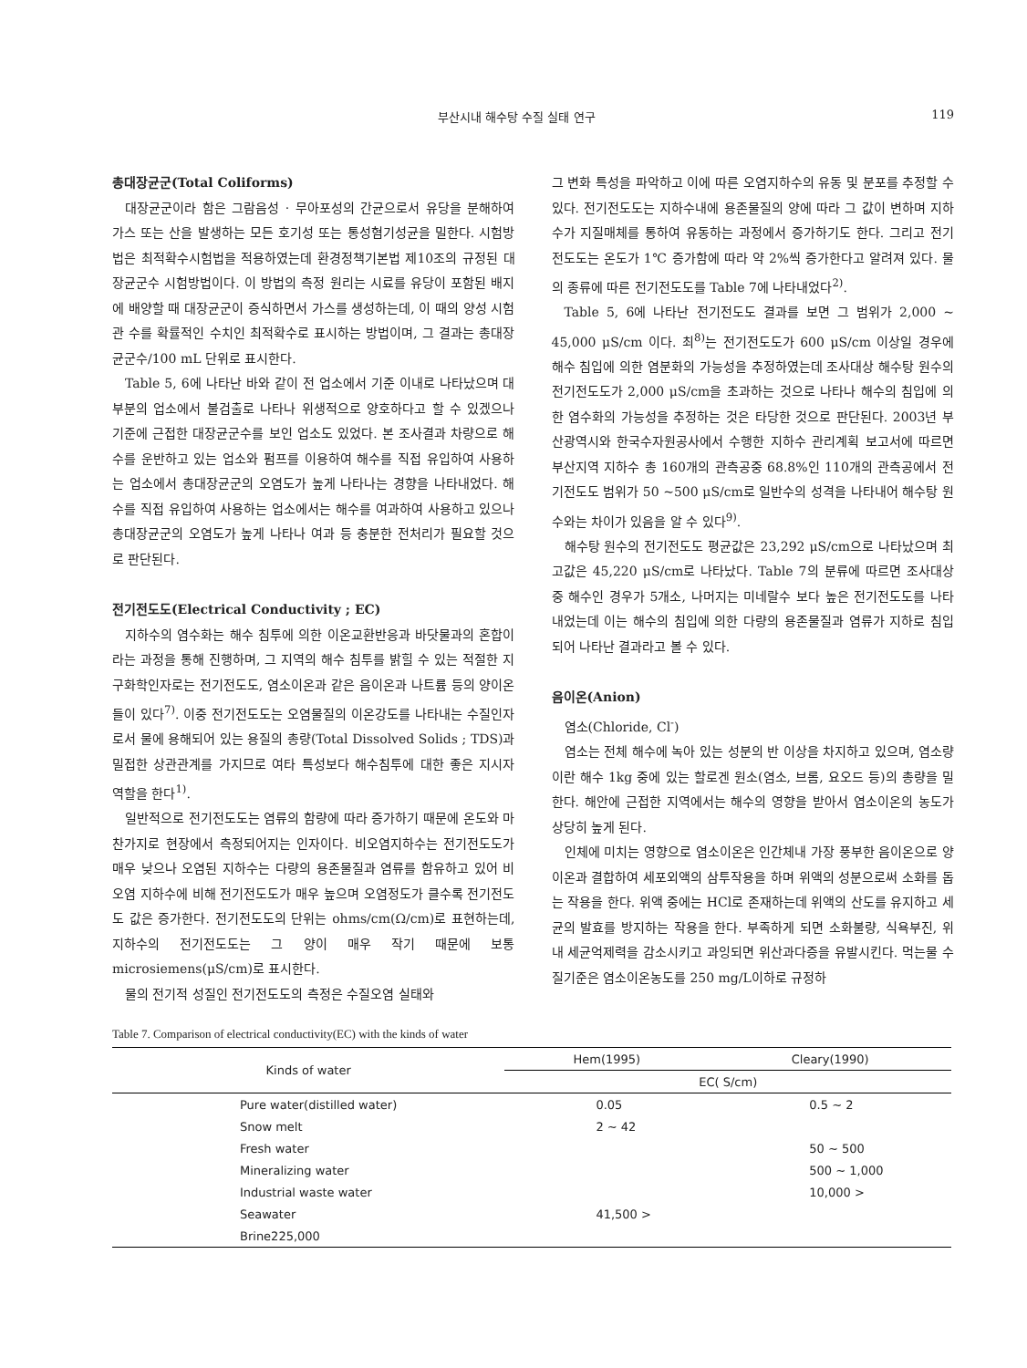부산시내 해수탕 수질 실태 연구 119
총대장균군(Total Coliforms)
대장균군이라 함은 그람음성 · 무아포성의 간균으로서 유당을 분해하여 가스 또는 산을 발생하는 모든 호기성 또는 통성혐기성균을 밀한다. 시험방법은 최적확수시험법을 적용하였는데 환경정책기본법 제10조의 규정된 대장균군수 시험방법이다. 이 방법의 측정 원리는 시료를 유당이 포함된 배지에 배양할 때 대장균군이 증식하면서 가스를 생성하는데, 이 때의 양성 시험관 수를 확률적인 수치인 최적확수로 표시하는 방법이며, 그 결과는 총대장균군수/100 mL 단위로 표시한다.
Table 5, 6에 나타난 바와 같이 전 업소에서 기준 이내로 나타났으며 대부분의 업소에서 불검출로 나타나 위생적으로 양호하다고 할 수 있겠으나 기준에 근접한 대장균군수를 보인 업소도 있었다. 본 조사결과 차량으로 해수를 운반하고 있는 업소와 펌프를 이용하여 해수를 직접 유입하여 사용하는 업소에서 총대장균군의 오염도가 높게 나타나는 경향을 나타내었다. 해수를 직접 유입하여 사용하는 업소에서는 해수를 여과하여 사용하고 있으나 총대장균군의 오염도가 높게 나타나 여과 등 충분한 전처리가 필요할 것으로 판단된다.
전기전도도(Electrical Conductivity ; EC)
지하수의 염수화는 해수 침투에 의한 이온교환반응과 바닷물과의 혼합이라는 과정을 통해 진행하며, 그 지역의 해수 침투를 밝힐 수 있는 적절한 지구화학인자로는 전기전도도, 염소이온과 같은 음이온과 나트륨 등의 양이온들이 있다<sup>7)</sup>. 이중 전기전도도는 오염물질의 이온강도를 나타내는 수질인자로서 물에 용해되어 있는 용질의 총량(Total Dissolved Solids ; TDS)과 밀접한 상관관계를 가지므로 여타 특성보다 해수침투에 대한 좋은 지시자 역할을 한다<sup>1)</sup>.
일반적으로 전기전도도는 염류의 함량에 따라 증가하기 때문에 온도와 마찬가지로 현장에서 측정되어지는 인자이다. 비오염지하수는 전기전도도가 매우 낮으나 오염된 지하수는 다량의 용존물질과 염류를 함유하고 있어 비오염 지하수에 비해 전기전도도가 매우 높으며 오염정도가 클수록 전기전도도 값은 증가한다. 전기전도도의 단위는 ohms/cm(Ω/cm)로 표현하는데, 지하수의 전기전도도는 그 양이 매우 작기 때문에 보통 microsiemens(μS/cm)로 표시한다.
물의 전기적 성질인 전기전도도의 측정은 수질오염 실태와
그 변화 특성을 파악하고 이에 따른 오염지하수의 유동 및 분포를 추정할 수 있다. 전기전도도는 지하수내에 용존물질의 양에 따라 그 값이 변하며 지하수가 지질매체를 통하여 유동하는 과정에서 증가하기도 한다. 그리고 전기전도도는 온도가 1℃ 증가함에 따라 약 2%씩 증가한다고 알려져 있다. 물의 종류에 따른 전기전도도를 Table 7에 나타내었다<sup>2)</sup>.
Table 5, 6에 나타난 전기전도도 결과를 보면 그 범위가 2,000 ~ 45,000 μS/cm 이다. 최<sup>8)</sup>는 전기전도도가 600 μS/cm 이상일 경우에 해수 침입에 의한 염분화의 가능성을 추정하였는데 조사대상 해수탕 원수의 전기전도도가 2,000 μS/cm을 초과하는 것으로 나타나 해수의 침입에 의한 염수화의 가능성을 추정하는 것은 타당한 것으로 판단된다. 2003년 부산광역시와 한국수자원공사에서 수행한 지하수 관리계획 보고서에 따르면 부산지역 지하수 총 160개의 관측공중 68.8%인 110개의 관측공에서 전기전도도 범위가 50 ~500 μS/cm로 일반수의 성격을 나타내어 해수탕 원수와는 차이가 있음을 알 수 있다<sup>9)</sup>.
해수탕 원수의 전기전도도 평균값은 23,292 μS/cm으로 나타났으며 최고값은 45,220 μS/cm로 나타났다. Table 7의 분류에 따르면 조사대상 중 해수인 경우가 5개소, 나머지는 미네랄수 보다 높은 전기전도도를 나타내었는데 이는 해수의 침입에 의한 다량의 용존물질과 염류가 지하로 침입되어 나타난 결과라고 볼 수 있다.
음이온(Anion)
염소(Chloride, Cl<sup>-</sup>)
염소는 전체 해수에 녹아 있는 성분의 반 이상을 차지하고 있으며, 염소량이란 해수 1kg 중에 있는 할로겐 원소(염소, 브롬, 요오드 등)의 총량을 밀한다. 해안에 근접한 지역에서는 해수의 영향을 받아서 염소이온의 농도가 상당히 높게 된다.
인체에 미치는 영향으로 염소이온은 인간체내 가장 풍부한 음이온으로 양이온과 결합하여 세포외액의 삼투작용을 하며 위액의 성분으로써 소화를 돕는 작용을 한다. 위액 중에는 HCl로 존재하는데 위액의 산도를 유지하고 세균의 발효를 방지하는 작용을 한다. 부족하게 되면 소화불량, 식욕부진, 위내 세균억제력을 감소시키고 과잉되면 위산과다증을 유발시킨다. 먹는물 수질기준은 염소이온농도를 250 mg/L이하로 규정하
Table 7. Comparison of electrical conductivity(EC) with the kinds of water
| Kinds of water | Hem(1995) | Cleary(1990) |
| --- | --- | --- |
| | EC( S/cm) | |
| Pure water(distilled water) | 0.05 | 0.5 ~ 2 |
| Snow melt | 2 ~ 42 | |
| Fresh water | | 50 ~ 500 |
| Mineralizing water | | 500 ~ 1,000 |
| Industrial waste water | | 10,000 > |
| Seawater | 41,500 > | |
| Brine225,000 | | |